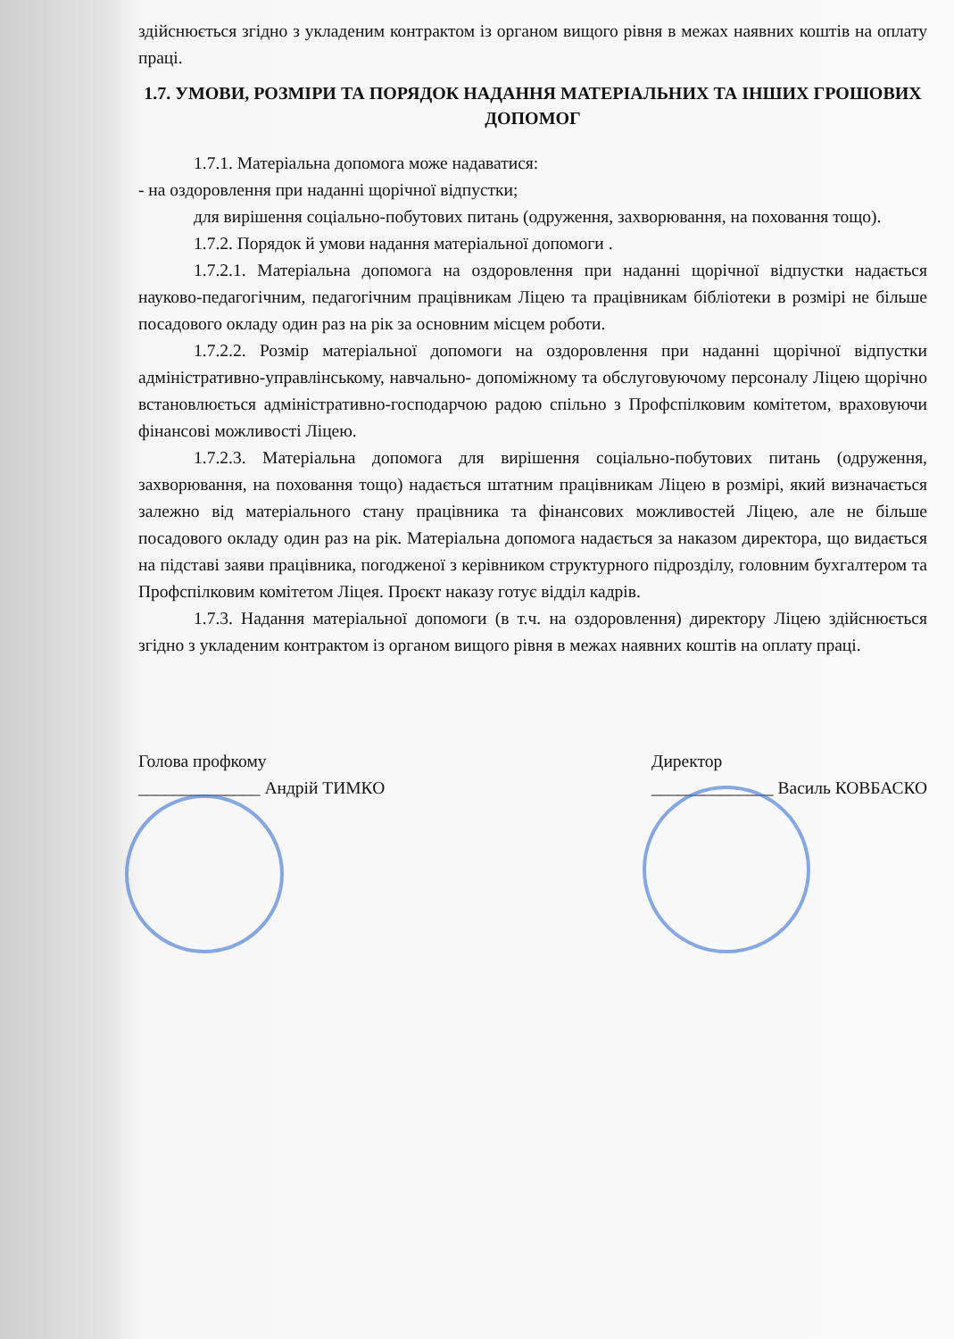здійснюється згідно з укладеним контрактом із органом вищого рівня в межах наявних коштів на оплату праці.
1.7. УМОВИ, РОЗМІРИ ТА ПОРЯДОК НАДАННЯ МАТЕРІАЛЬНИХ ТА ІНШИХ ГРОШОВИХ ДОПОМОГ
1.7.1. Матеріальна допомога може надаватися:
- на оздоровлення при наданні щорічної відпустки;
для вирішення соціально-побутових питань (одруження, захворювання, на поховання тощо).
1.7.2. Порядок й умови надання матеріальної допомоги .
1.7.2.1. Матеріальна допомога на оздоровлення при наданні щорічної відпустки надається науково-педагогічним, педагогічним працівникам Ліцею та працівникам бібліотеки в розмірі не більше посадового окладу один раз на рік за основним місцем роботи.
1.7.2.2. Розмір матеріальної допомоги на оздоровлення при наданні щорічної відпустки адміністративно-управлінському, навчально- допоміжному та обслуговуючому персоналу Ліцею щорічно встановлюється адміністративно-господарчою радою спільно з Профспілковим комітетом, враховуючи фінансові можливості Ліцею.
1.7.2.3. Матеріальна допомога для вирішення соціально-побутових питань (одруження, захворювання, на поховання тощо) надається штатним працівникам Ліцею в розмірі, який визначається залежно від матеріального стану працівника та фінансових можливостей Ліцею, але не більше посадового окладу один раз на рік. Матеріальна допомога надається за наказом директора, що видається на підставі заяви працівника, погодженої з керівником структурного підрозділу, головним бухгалтером та Профспілковим комітетом Ліцея. Проєкт наказу готує відділ кадрів.
1.7.3. Надання матеріальної допомоги (в т.ч. на оздоровлення) директору Ліцею здійснюється згідно з укладеним контрактом із органом вищого рівня в межах наявних коштів на оплату праці.
Голова профкому
______________ Андрій ТИМКО
Директор
______________ Василь КОВБАСКО